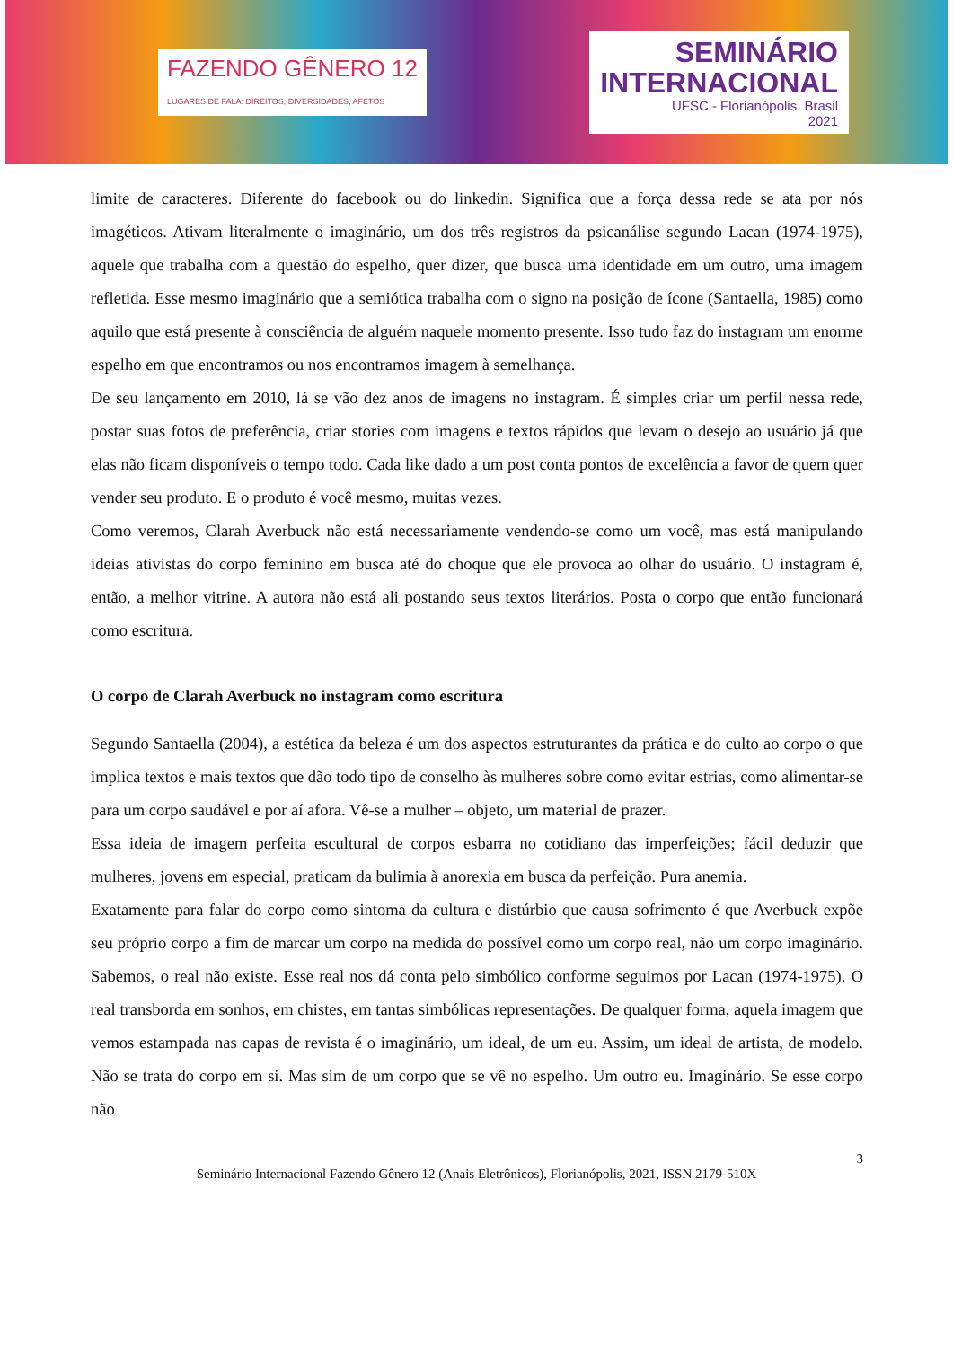FAZENDO GÊNERO 12
LUGARES DE FALA: DIREITOS, DIVERSIDADES, AFETOS
SEMINÁRIO
INTERNACIONAL
UFSC - Florianópolis, Brasil
2021
limite de caracteres. Diferente do facebook ou do linkedin. Significa que a força dessa rede se ata por nós imagéticos. Ativam literalmente o imaginário, um dos três registros da psicanálise segundo Lacan (1974-1975), aquele que trabalha com a questão do espelho, quer dizer, que busca uma identidade em um outro, uma imagem refletida. Esse mesmo imaginário que a semiótica trabalha com o signo na posição de ícone (Santaella, 1985) como aquilo que está presente à consciência de alguém naquele momento presente. Isso tudo faz do instagram um enorme espelho em que encontramos ou nos encontramos imagem à semelhança.
De seu lançamento em 2010, lá se vão dez anos de imagens no instagram. É simples criar um perfil nessa rede, postar suas fotos de preferência, criar stories com imagens e textos rápidos que levam o desejo ao usuário já que elas não ficam disponíveis o tempo todo. Cada like dado a um post conta pontos de excelência a favor de quem quer vender seu produto. E o produto é você mesmo, muitas vezes.
Como veremos, Clarah Averbuck não está necessariamente vendendo-se como um você, mas está manipulando ideias ativistas do corpo feminino em busca até do choque que ele provoca ao olhar do usuário. O instagram é, então, a melhor vitrine. A autora não está ali postando seus textos literários. Posta o corpo que então funcionará como escritura.
O corpo de Clarah Averbuck no instagram como escritura
Segundo Santaella (2004), a estética da beleza é um dos aspectos estruturantes da prática e do culto ao corpo o que implica textos e mais textos que dão todo tipo de conselho às mulheres sobre como evitar estrias, como alimentar-se para um corpo saudável e por aí afora. Vê-se a mulher – objeto, um material de prazer.
Essa ideia de imagem perfeita escultural de corpos esbarra no cotidiano das imperfeições; fácil deduzir que mulheres, jovens em especial, praticam da bulimia à anorexia em busca da perfeição. Pura anemia.
Exatamente para falar do corpo como sintoma da cultura e distúrbio que causa sofrimento é que Averbuck expõe seu próprio corpo a fim de marcar um corpo na medida do possível como um corpo real, não um corpo imaginário. Sabemos, o real não existe. Esse real nos dá conta pelo simbólico conforme seguimos por Lacan (1974-1975). O real transborda em sonhos, em chistes, em tantas simbólicas representações. De qualquer forma, aquela imagem que vemos estampada nas capas de revista é o imaginário, um ideal, de um eu. Assim, um ideal de artista, de modelo. Não se trata do corpo em si. Mas sim de um corpo que se vê no espelho. Um outro eu. Imaginário. Se esse corpo não
3
Seminário Internacional Fazendo Gênero 12 (Anais Eletrônicos), Florianópolis, 2021, ISSN 2179-510X